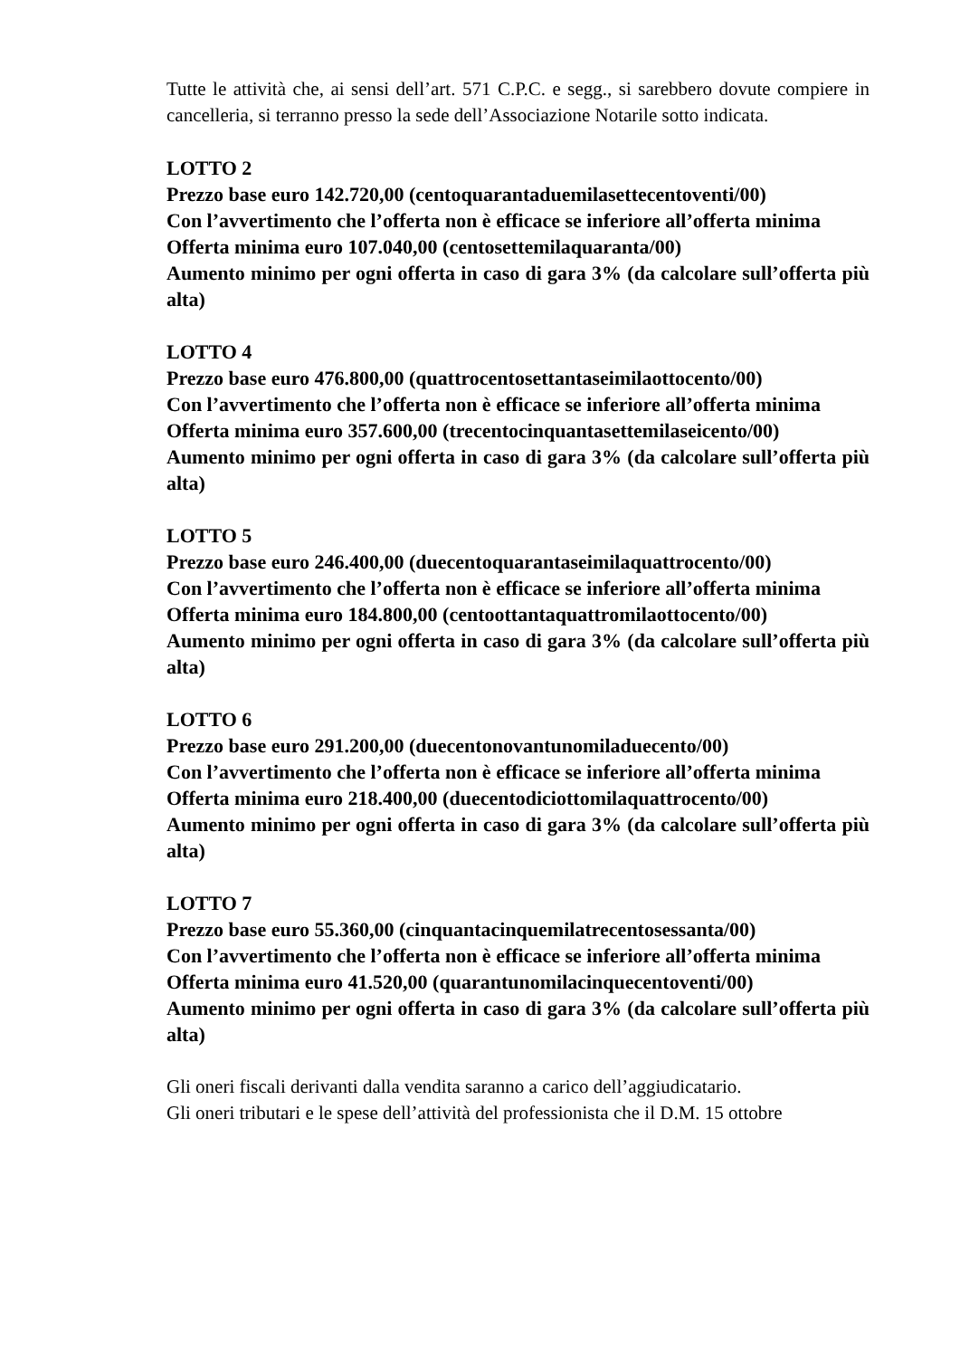Tutte le attività che, ai sensi dell’art. 571 C.P.C. e segg., si sarebbero dovute compiere in cancelleria, si terranno presso la sede dell’Associazione Notarile sotto indicata.
LOTTO 2
Prezzo base euro 142.720,00 (centoquarantaduemilasettecentoventi/00)
Con l’avvertimento che l’offerta non è efficace se inferiore all’offerta minima
Offerta minima euro 107.040,00 (centosettemilaquaranta/00)
Aumento minimo per ogni offerta in caso di gara 3% (da calcolare sull’offerta più alta)
LOTTO 4
Prezzo base euro 476.800,00 (quattrocentosettantaseimilaottocento/00)
Con l’avvertimento che l’offerta non è efficace se inferiore all’offerta minima
Offerta minima euro 357.600,00 (trecentocinquantasettemilaseicento/00)
Aumento minimo per ogni offerta in caso di gara 3% (da calcolare sull’offerta più alta)
LOTTO 5
Prezzo base euro 246.400,00 (duecentoquarantaseimilaquattrocento/00)
Con l’avvertimento che l’offerta non è efficace se inferiore all’offerta minima
Offerta minima euro 184.800,00 (centoottantaquattromilaottocento/00)
Aumento minimo per ogni offerta in caso di gara 3% (da calcolare sull’offerta più alta)
LOTTO 6
Prezzo base euro 291.200,00 (duecentonovantunomiladuecento/00)
Con l’avvertimento che l’offerta non è efficace se inferiore all’offerta minima
Offerta minima euro 218.400,00 (duecentodiciottomilaquattrocento/00)
Aumento minimo per ogni offerta in caso di gara 3% (da calcolare sull’offerta più alta)
LOTTO 7
Prezzo base euro 55.360,00 (cinquantacinquemilatrecentosessanta/00)
Con l’avvertimento che l’offerta non è efficace se inferiore all’offerta minima
Offerta minima euro 41.520,00 (quarantunomilacinquecentoventi/00)
Aumento minimo per ogni offerta in caso di gara 3% (da calcolare sull’offerta più alta)
Gli oneri fiscali derivanti dalla vendita saranno a carico dell’aggiudicatario.
Gli oneri tributari e le spese dell’attività del professionista che il D.M. 15 ottobre